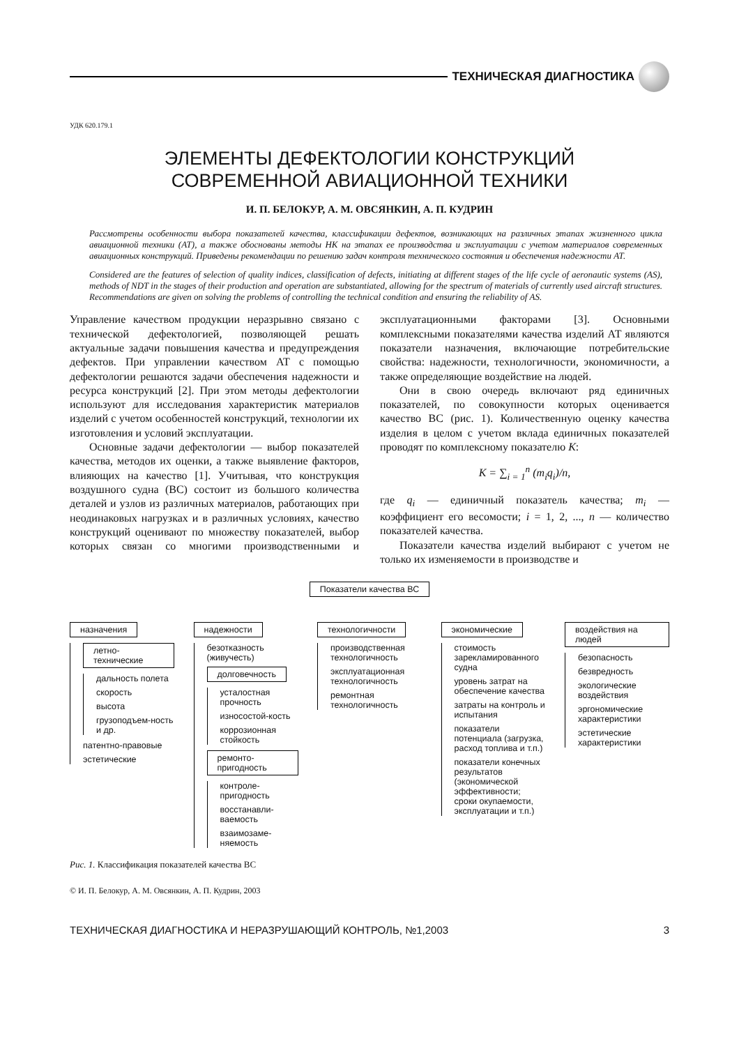ТЕХНИЧЕСКАЯ ДИАГНОСТИКА
УДК 620.179.1
ЭЛЕМЕНТЫ ДЕФЕКТОЛОГИИ КОНСТРУКЦИЙ
СОВРЕМЕННОЙ АВИАЦИОННОЙ ТЕХНИКИ
И. П. БЕЛОКУР, А. М. ОВСЯНКИН, А. П. КУДРИН
Рассмотрены особенности выбора показателей качества, классификации дефектов, возникающих на различных этапах жизненного цикла авиационной техники (АТ), а также обоснованы методы НК на этапах ее производства и эксплуатации с учетом материалов современных авиационных конструкций. Приведены рекомендации по решению задач контроля технического состояния и обеспечения надежности АТ.
Considered are the features of selection of quality indices, classification of defects, initiating at different stages of the life cycle of aeronautic systems (AS), methods of NDT in the stages of their production and operation are substantiated, allowing for the spectrum of materials of currently used aircraft structures. Recommendations are given on solving the problems of controlling the technical condition and ensuring the reliability of AS.
Управление качеством продукции неразрывно связано с технической дефектологией, позволяющей решать актуальные задачи повышения качества и предупреждения дефектов. При управлении качеством АТ с помощью дефектологии решаются задачи обеспечения надежности и ресурса конструкций [2]. При этом методы дефектологии используют для исследования характеристик материалов изделий с учетом особенностей конструкций, технологии их изготовления и условий эксплуатации.
Основные задачи дефектологии — выбор показателей качества, методов их оценки, а также выявление факторов, влияющих на качество [1]. Учитывая, что конструкция воздушного судна (ВС) состоит из большого количества деталей и узлов из различных материалов, работающих при неодинаковых нагрузках и в различных условиях, качество конструкций оценивают по множеству показателей, выбор которых связан со многими производственными и эксплуатационными факторами [3]. Основными комплексными показателями качества изделий АТ являются показатели назначения, включающие потребительские свойства: надежности, технологичности, экономичности, а также определяющие воздействие на людей.
Они в свою очередь включают ряд единичных показателей, по совокупности которых оценивается качество ВС (рис. 1). Количественную оценку качества изделия в целом с учетом вклада единичных показателей проводят по комплексному показателю K:
K = ∑<sub>i = 1</sub><sup>n</sup> (m<sub>i</sub>q<sub>i</sub>)/n,
где q<sub>i</sub> — единичный показатель качества; m<sub>i</sub> — коэффициент его весомости; i = 1, 2, ..., n — количество показателей качества.
Показатели качества изделий выбирают с учетом не только их изменяемости в производстве и
Показатели качества ВС
назначения
летно-технические
дальность полета
скорость
высота
грузоподъем-ность и др.
патентно-правовые
эстетические
надежности
безотказность (живучесть)
долговечность
усталостная прочность
износостой-кость
коррозионная стойкость
ремонто-пригодность
контроле-пригодность
восстанавли-ваемость
взаимозаме-няемость
технологичности
производственная технологичность
эксплуатационная технологичность
ремонтная технологичность
экономические
стоимость зарекламированного судна
уровень затрат на обеспечение качества
затраты на контроль и испытания
показатели потенциала (загрузка, расход топлива и т.п.)
показатели конечных результатов (экономической эффективности; сроки окупаемости, эксплуатации и т.п.)
воздействия на людей
безопасность
безвредность
экологические воздействия
эргономические характеристики
эстетические характеристики
Рис. 1. Классификация показателей качества ВС
© И. П. Белокур, А. М. Овсянкин, А. П. Кудрин, 2003
ТЕХНИЧЕСКАЯ ДИАГНОСТИКА И НЕРАЗРУШАЮЩИЙ КОНТРОЛЬ, №1,2003 3